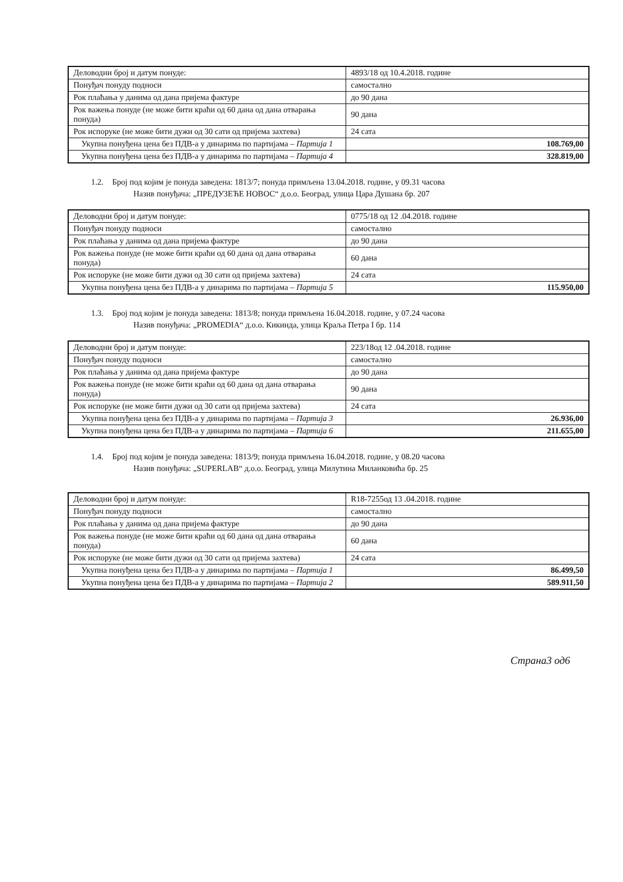| Деловодни број и датум понуде: | 4893/18 од 10.4.2018. године |
| Понуђач понуду подноси | самостално |
| Рок плаћања у данима од дана пријема фактуре | до 90 дана |
| Рок важења понуде (не може бити краћи од 60 дана од дана отварања понуда) | 90 дана |
| Рок испоруке (не може бити дужи од 30 сати од пријема захтева) | 24 сата |
| Укупна понуђена цена без ПДВ-а у динарима по партијама – Партија 1 | 108.769,00 |
| Укупна понуђена цена без ПДВ-а у динарима по партијама – Партија 4 | 328.819,00 |
1.2. Број под којим је понуда заведена: 1813/7; понуда примљена 13.04.2018. године, у 09.31 часова
Назив понуђача: „ПРЕДУЗЕЋЕ НОВОС“ д.о.о. Београд, улица Цара Душана бр. 207
| Деловодни број и датум понуде: | 0775/18 од 12 .04.2018. године |
| Понуђач понуду подноси | самостално |
| Рок плаћања у данима од дана пријема фактуре | до 90 дана |
| Рок важења понуде (не може бити краћи од 60 дана од дана отварања понуда) | 60 дана |
| Рок испоруке (не може бити дужи од 30 сати од пријема захтева) | 24 сата |
| Укупна понуђена цена без ПДВ-а у динарима по партијама – Партија 5 | 115.950,00 |
1.3. Број под којим је понуда заведена: 1813/8; понуда примљена 16.04.2018. године, у 07.24 часова
Назив понуђача: „PROMEDIA“ д.о.о. Кикинда, улица Краља Петра I бр. 114
| Деловодни број и датум понуде: | 223/18од 12 .04.2018. године |
| Понуђач понуду подноси | самостално |
| Рок плаћања у данима од дана пријема фактуре | до 90 дана |
| Рок важења понуде (не може бити краћи од 60 дана од дана отварања понуда) | 90 дана |
| Рок испоруке (не може бити дужи од 30 сати од пријема захтева) | 24 сата |
| Укупна понуђена цена без ПДВ-а у динарима по партијама – Партија 3 | 26.936,00 |
| Укупна понуђена цена без ПДВ-а у динарима по партијама – Партија 6 | 211.655,00 |
1.4. Број под којим је понуда заведена: 1813/9; понуда примљена 16.04.2018. године, у 08.20 часова
Назив понуђача: „SUPERLAB“ д.о.о. Београд, улица Милутина Миланковића бр. 25
| Деловодни број и датум понуде: | R18-7255од 13 .04.2018. године |
| Понуђач понуду подноси | самостално |
| Рок плаћања у данима од дана пријема фактуре | до 90 дана |
| Рок важења понуде (не може бити краћи од 60 дана од дана отварања понуда) | 60 дана |
| Рок испоруке (не може бити дужи од 30 сати од пријема захтева) | 24 сата |
| Укупна понуђена цена без ПДВ-а у динарима по партијама – Партија 1 | 86.499,50 |
| Укупна понуђена цена без ПДВ-а у динарима по партијама – Партија 2 | 589.911,50 |
Страна3 од6